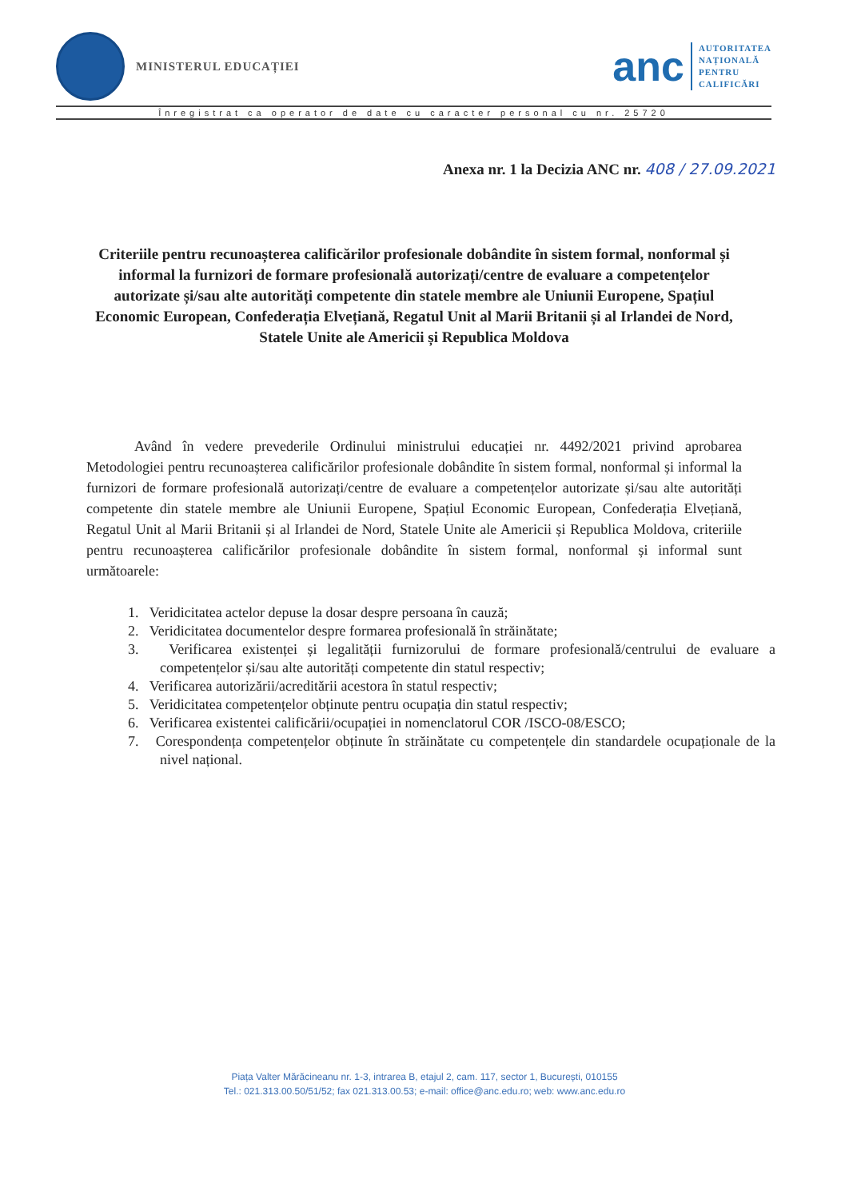MINISTERUL EDUCAȚIEI
anc
AUTORITATEA
NAȚIONALĂ
PENTRU
CALIFICĂRI
Înregistrat ca operator de date cu caracter personal cu nr. 25720
Anexa nr. 1 la Decizia ANC nr. 408 / 27.09.2021
Criteriile pentru recunoașterea calificărilor profesionale dobândite în sistem formal, nonformal și informal la furnizori de formare profesională autorizați/centre de evaluare a competențelor autorizate și/sau alte autorități competente din statele membre ale Uniunii Europene, Spațiul Economic European, Confederația Elvețiană, Regatul Unit al Marii Britanii și al Irlandei de Nord, Statele Unite ale Americii și Republica Moldova
Având în vedere prevederile Ordinului ministrului educației nr. 4492/2021 privind aprobarea Metodologiei pentru recunoașterea calificărilor profesionale dobândite în sistem formal, nonformal și informal la furnizori de formare profesională autorizați/centre de evaluare a competențelor autorizate și/sau alte autorități competente din statele membre ale Uniunii Europene, Spațiul Economic European, Confederația Elvețiană, Regatul Unit al Marii Britanii și al Irlandei de Nord, Statele Unite ale Americii și Republica Moldova, criteriile pentru recunoașterea calificărilor profesionale dobândite în sistem formal, nonformal și informal sunt următoarele:
1. Veridicitatea actelor depuse la dosar despre persoana în cauză;
2. Veridicitatea documentelor despre formarea profesională în străinătate;
3. Verificarea existenței și legalității furnizorului de formare profesională/centrului de evaluare a competențelor și/sau alte autorități competente din statul respectiv;
4. Verificarea autorizării/acreditării acestora în statul respectiv;
5. Veridicitatea competențelor obținute pentru ocupația din statul respectiv;
6. Verificarea existentei calificării/ocupației in nomenclatorul COR /ISCO-08/ESCO;
7. Corespondența competențelor obținute în străinătate cu competențele din standardele ocupaționale de la nivel național.
Piața Valter Mărăcineanu nr. 1-3, intrarea B, etajul 2, cam. 117, sector 1, București, 010155
Tel.: 021.313.00.50/51/52; fax 021.313.00.53; e-mail: office@anc.edu.ro; web: www.anc.edu.ro